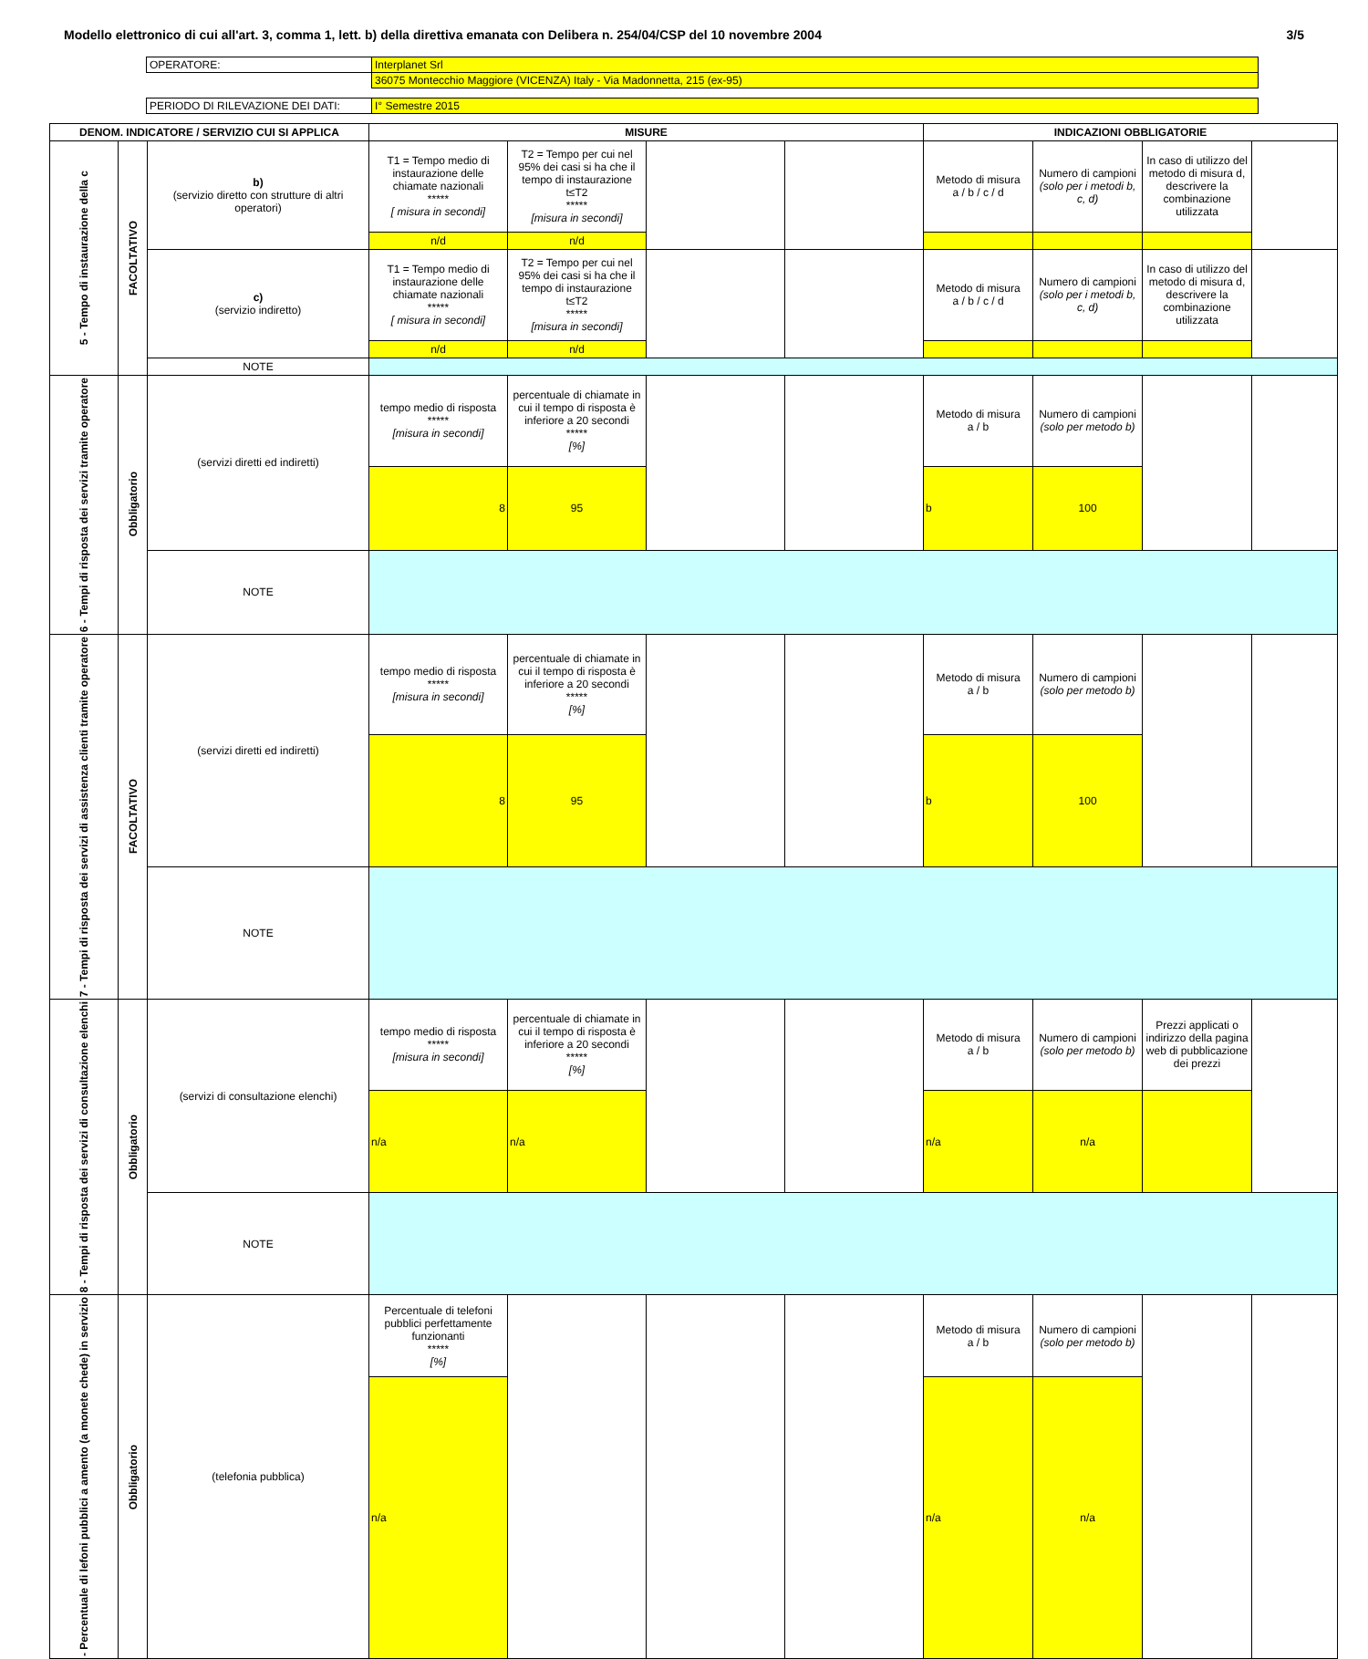Modello elettronico di cui all'art. 3, comma 1, lett. b) della direttiva emanata con Delibera n. 254/04/CSP del 10 novembre 2004 3/5
| OPERATORE: | Interplanet Srl |
| | 36075 Montecchio Maggiore (VICENZA) Italy - Via Madonnetta, 215 (ex-95) |
| PERIODO DI RILEVAZIONE DEI DATI: | I° Semestre 2015 |
| DENOM. INDICATORE / SERVIZIO CUI SI APPLICA | | | MISURE | | | | INDICAZIONI OBBLIGATORIE | | | |
| --- | --- | --- | --- | --- | --- | --- | --- | --- | --- | --- |
| 5 - Tempo di instaurazione della c | FACOLTATIVO | b) (servizio diretto con strutture di altri operatori) | T1 = Tempo medio di instaurazione delle chiamate nazionali ***** [ misura in secondi] | T2 = Tempo per cui nel 95% dei casi si ha che il tempo di instaurazione t≤T2 ***** [misura in secondi] | | | Metodo di misura a / b / c / d | Numero di campioni (solo per i metodi b, c, d) | In caso di utilizzo del metodo di misura d, descrivere la combinazione utilizzata | |
| | | | n/d | n/d | | | | | | |
| | | c) (servizio indiretto) | T1 = Tempo medio di instaurazione delle chiamate nazionali ***** [ misura in secondi] | T2 = Tempo per cui nel 95% dei casi si ha che il tempo di instaurazione t≤T2 ***** [misura in secondi] | | | Metodo di misura a / b / c / d | Numero di campioni (solo per i metodi b, c, d) | In caso di utilizzo del metodo di misura d, descrivere la combinazione utilizzata | |
| | | | n/d | n/d | | | | | | |
| | | NOTE | | | | | | | | |
| 6 - Tempi di risposta dei servizi tramite operatore | Obbligatorio | (servizi diretti ed indiretti) | tempo medio di risposta ***** [misura in secondi] | percentuale di chiamate in cui il tempo di risposta è inferiore a 20 secondi ***** [%] | | | Metodo di misura a / b | Numero di campioni (solo per metodo b) | | |
| | | | 8 | 95 | | | b | 100 | | |
| | | NOTE | | | | | | | | |
| 7 - Tempi di risposta dei servizi di assistenza clienti tramite operatore | FACOLTATIVO | (servizi diretti ed indiretti) | tempo medio di risposta ***** [misura in secondi] | percentuale di chiamate in cui il tempo di risposta è inferiore a 20 secondi ***** [%] | | | Metodo di misura a / b | Numero di campioni (solo per metodo b) | | |
| | | | 8 | 95 | | | b | 100 | | |
| | | NOTE | | | | | | | | |
| 8 - Tempi di risposta dei servizi di consultazione elenchi | Obbligatorio | (servizi di consultazione elenchi) | tempo medio di risposta ***** [misura in secondi] | percentuale di chiamate in cui il tempo di risposta è inferiore a 20 secondi ***** [%] | | | Metodo di misura a / b | Numero di campioni (solo per metodo b) | Prezzi applicati o indirizzo della pagina web di pubblicazione dei prezzi | |
| | | | n/a | n/a | | | n/a | n/a | | |
| | | NOTE | | | | | | | | |
| - Percentuale di lefoni pubblici a amento (a monete chede) in servizio | Obbligatorio | (telefonia pubblica) | Percentuale di telefoni pubblici perfettamente funzionanti ***** [%] | | | | Metodo di misura a / b | Numero di campioni (solo per metodo b) | | |
| | | | n/a | | | | n/a | n/a | | |